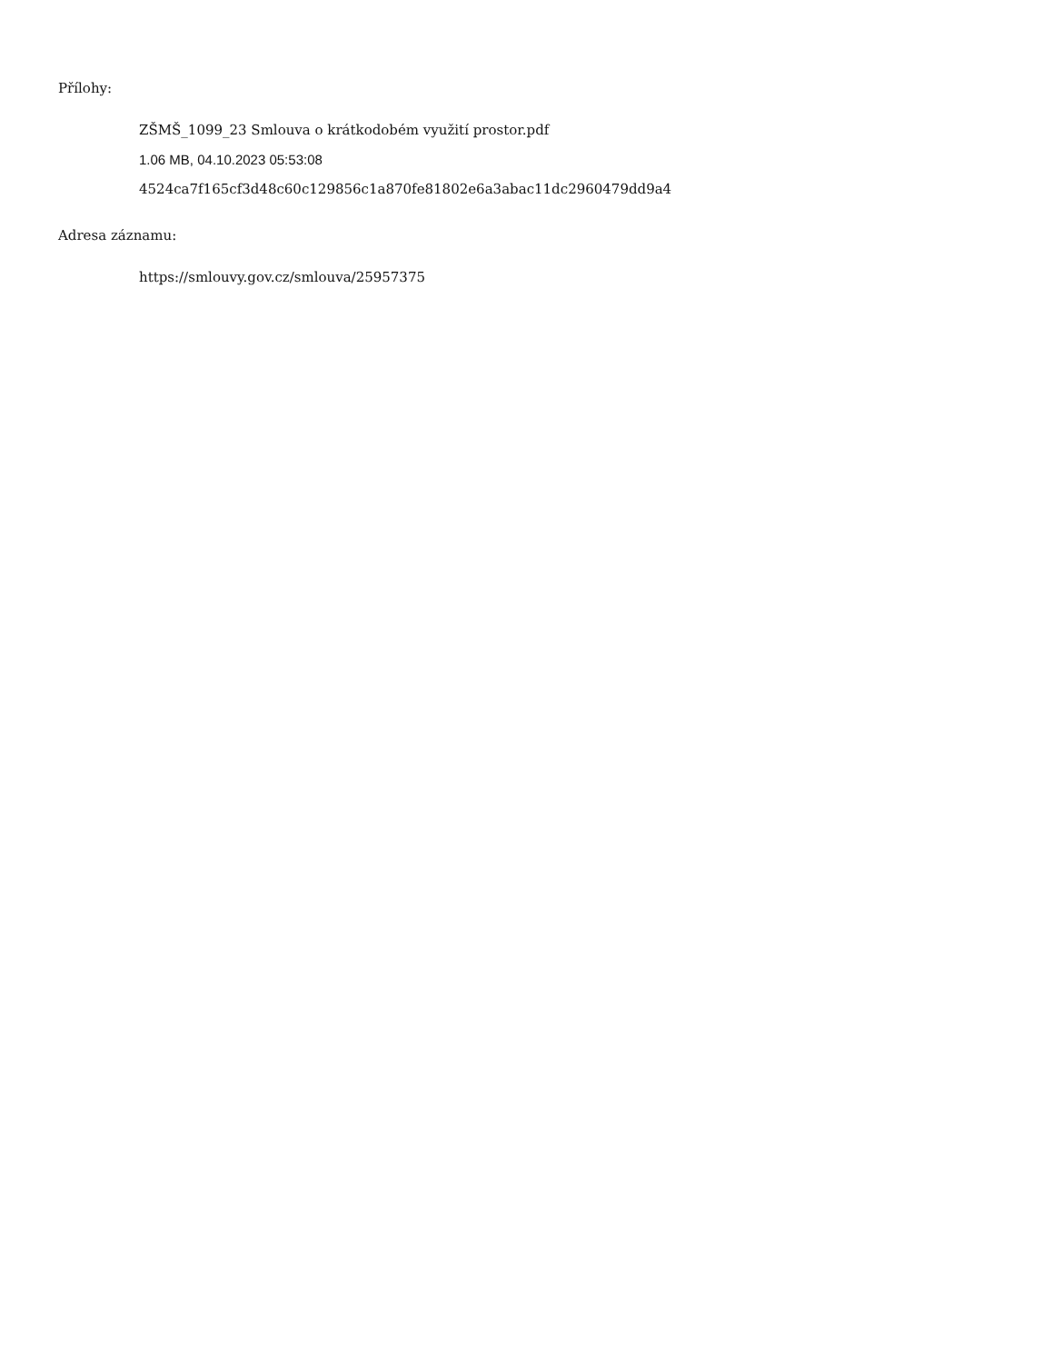Přílohy:
ZŠMŠ_1099_23 Smlouva o krátkodobém využití prostor.pdf
1.06 MB, 04.10.2023 05:53:08
4524ca7f165cf3d48c60c129856c1a870fe81802e6a3abac11dc2960479dd9a4
Adresa záznamu:
https://smlouvy.gov.cz/smlouva/25957375